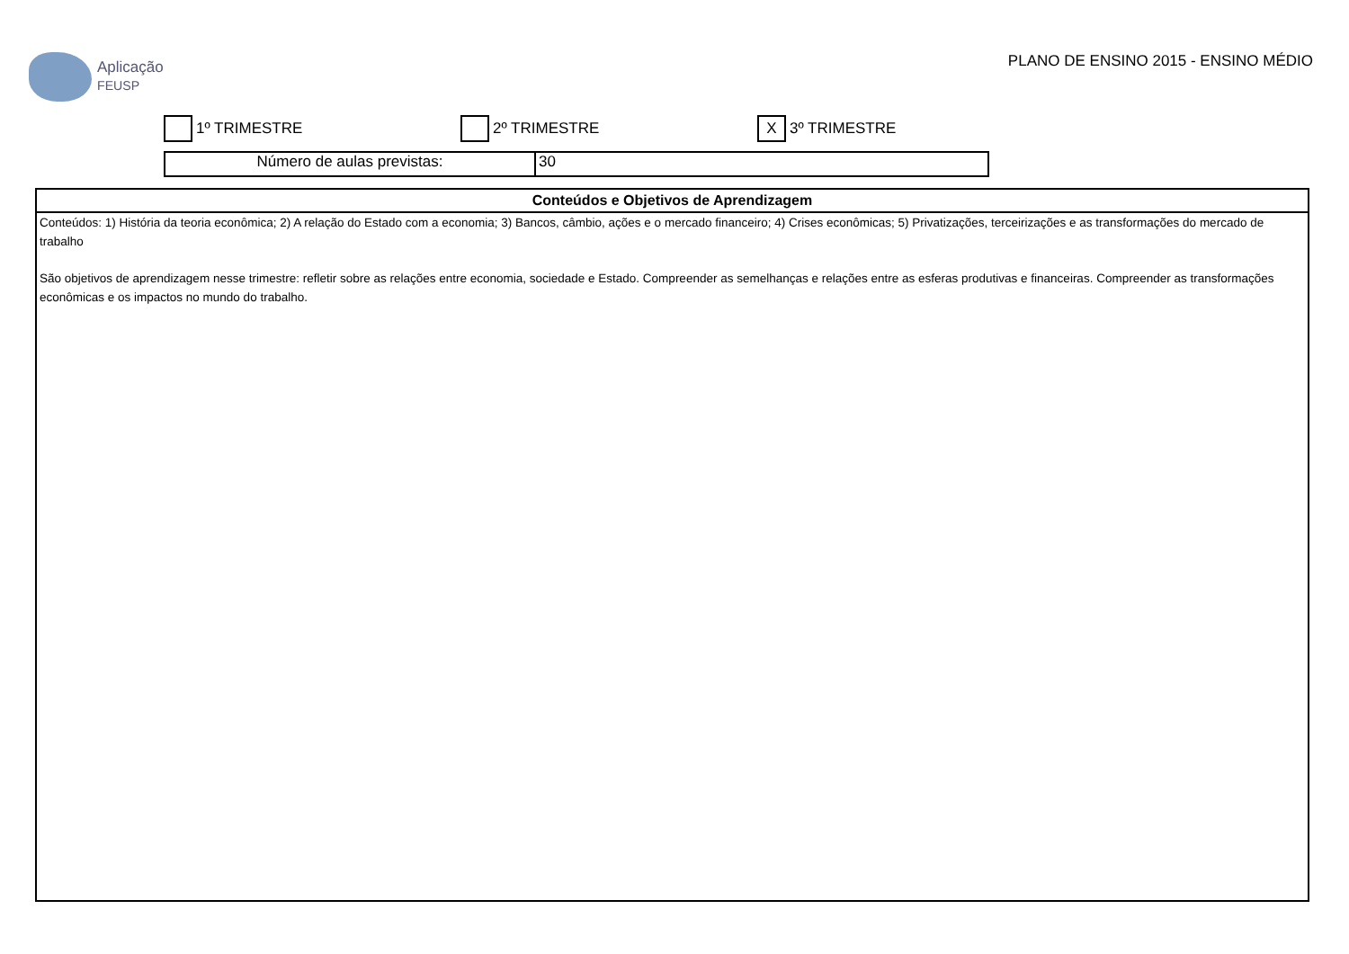Aplicação
FEUSP
PLANO DE ENSINO 2015 - ENSINO MÉDIO
1º TRIMESTRE 2º TRIMESTRE
X 3º TRIMESTRE
Número de aulas previstas: 30
Conteúdos e Objetivos de Aprendizagem
Conteúdos: 1) História da teoria econômica; 2) A relação do Estado com a economia; 3) Bancos, câmbio, ações e o mercado financeiro; 4) Crises econômicas; 5) Privatizações, terceirizações e as transformações do mercado de trabalho
São objetivos de aprendizagem nesse trimestre: refletir sobre as relações entre economia, sociedade e Estado. Compreender as semelhanças e relações entre as esferas produtivas e financeiras. Compreender as transformações econômicas e os impactos no mundo do trabalho.